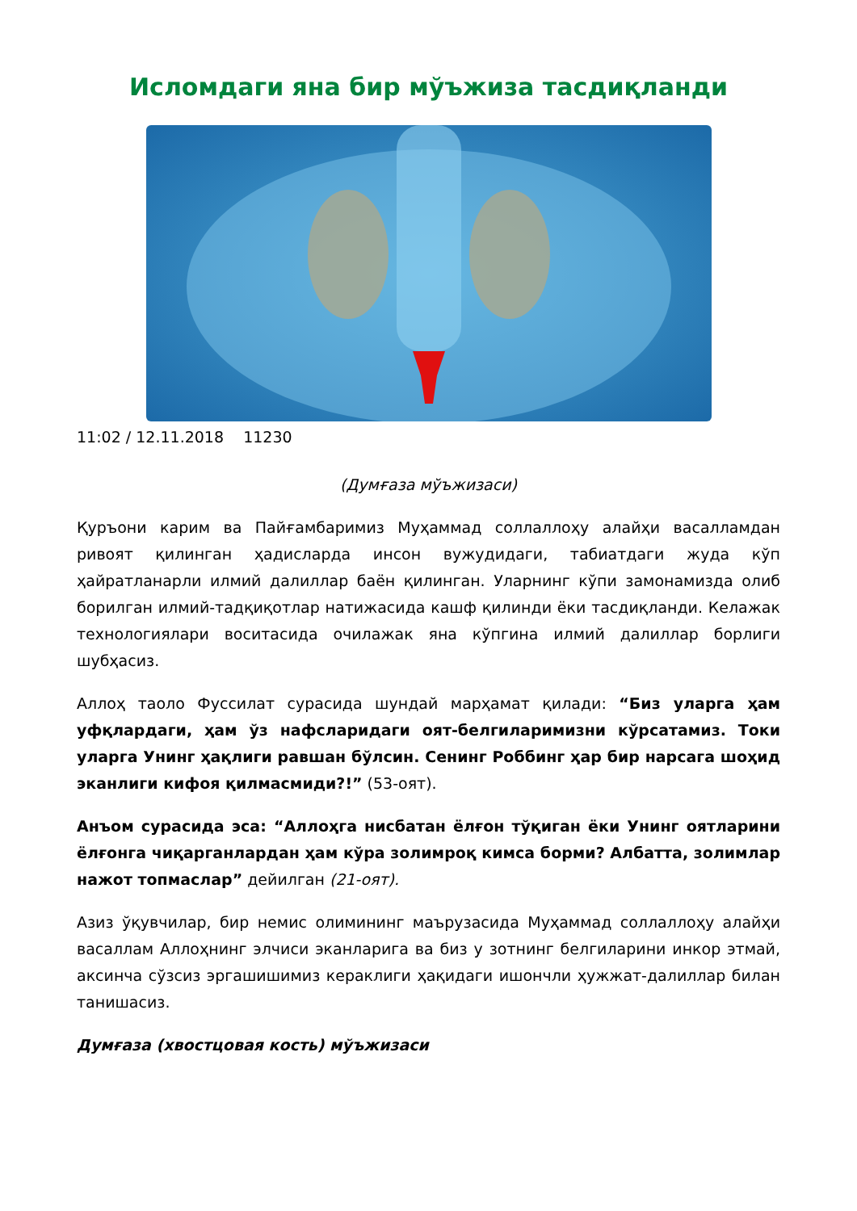Исломдаги яна бир мўъжиза тасдиқланди
11:02 / 12.11.2018 11230
(Думғаза мўъжизаси)
Қуръони карим ва Пайғамбаримиз Муҳаммад соллаллоҳу алайҳи васалламдан ривоят қилинган ҳадисларда инсон вужудидаги, табиатдаги жуда кўп ҳайратланарли илмий далиллар баён қилинган. Уларнинг кўпи замонамизда олиб борилган илмий-тадқиқотлар натижасида кашф қилинди ёки тасдиқланди. Келажак технологиялари воситасида очилажак яна кўпгина илмий далиллар борлиги шубҳасиз.
Аллоҳ таоло Фуссилат сурасида шундай марҳамат қилади: “Биз уларга ҳам уфқлардаги, ҳам ўз нафсларидаги оят-белгиларимизни кўрсатамиз. Токи уларга Унинг ҳақлиги равшан бўлсин. Сенинг Роббинг ҳар бир нарсага шоҳид эканлиги кифоя қилмасмиди?!” (53-оят).
Анъом сурасида эса: “Аллоҳга нисбатан ёлғон тўқиган ёки Унинг оятларини ёлғонга чиқарганлардан ҳам кўра золимроқ кимса борми? Албатта, золимлар нажот топмаслар” дейилган (21-оят).
Азиз ўқувчилар, бир немис олимининг маърузасида Муҳаммад соллаллоҳу алайҳи васаллам Аллоҳнинг элчиси эканларига ва биз у зотнинг белгиларини инкор этмай, аксинча сўзсиз эргашишимиз кераклиги ҳақидаги ишончли ҳужжат-далиллар билан танишасиз.
Думғаза (хвостцовая кость) мўъжизаси